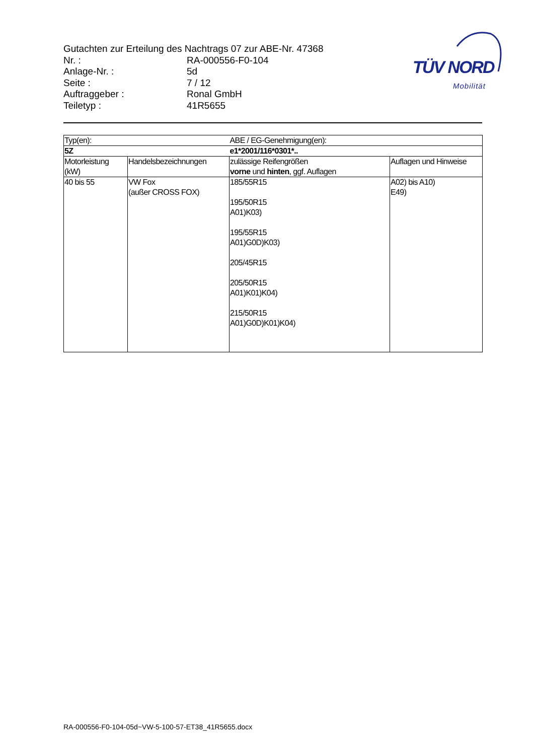Gutachten zur Erteilung des Nachtrags 07 zur ABE-Nr. 47368
Nr. : RA-000556-F0-104
Anlage-Nr. : 5d
Seite : 7 / 12
Auftraggeber : Ronal GmbH
Teiletyp : 41R5655
TÜV NORD
Mobilität
| Typ(en): | | ABE / EG-Genehmigung(en): | |
| 5Z | | e1*2001/116*0301*.. | |
| Motorleistung (kW) | Handelsbezeichnungen | zulässige Reifengrößen vorne und hinten , ggf. Auflagen | Auflagen und Hinweise |
| 40 bis 55 | VW Fox (außer CROSS FOX) | 185/55R15 195/50R15 A01)K03) 195/55R15 A01)G0D)K03) 205/45R15 205/50R15 A01)K01)K04) 215/50R15 A01)G0D)K01)K04) | A02) bis A10) E49) |
RA-000556-F0-104-05d~VW-5-100-57-ET38_41R5655.docx